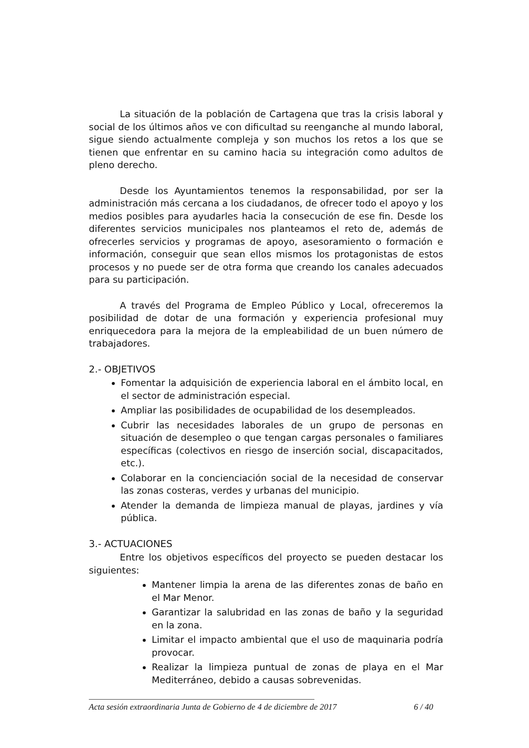La situación de la población de Cartagena que tras la crisis laboral y social de los últimos años ve con dificultad su reenganche al mundo laboral, sigue siendo actualmente compleja y son muchos los retos a los que se tienen que enfrentar en su camino hacia su integración como adultos de pleno derecho.
Desde los Ayuntamientos tenemos la responsabilidad, por ser la administración más cercana a los ciudadanos, de ofrecer todo el apoyo y los medios posibles para ayudarles hacia la consecución de ese fin. Desde los diferentes servicios municipales nos planteamos el reto de, además de ofrecerles servicios y programas de apoyo, asesoramiento o formación e información, conseguir que sean ellos mismos los protagonistas de estos procesos y no puede ser de otra forma que creando los canales adecuados para su participación.
A través del Programa de Empleo Público y Local, ofreceremos la posibilidad de dotar de una formación y experiencia profesional muy enriquecedora para la mejora de la empleabilidad de un buen número de trabajadores.
2.- OBJETIVOS
Fomentar la adquisición de experiencia laboral en el ámbito local, en el sector de administración especial.
Ampliar las posibilidades de ocupabilidad de los desempleados.
Cubrir las necesidades laborales de un grupo de personas en situación de desempleo o que tengan cargas personales o familiares específicas (colectivos en riesgo de inserción social, discapacitados, etc.).
Colaborar en la concienciación social de la necesidad de conservar las zonas costeras, verdes y urbanas del municipio.
Atender la demanda de limpieza manual de playas, jardines y vía pública.
3.- ACTUACIONES
Entre los objetivos específicos del proyecto se pueden destacar los siguientes:
Mantener limpia la arena de las diferentes zonas de baño en el Mar Menor.
Garantizar la salubridad en las zonas de baño y la seguridad en la zona.
Limitar el impacto ambiental que el uso de maquinaria podría provocar.
Realizar la limpieza puntual de zonas de playa en el Mar Mediterráneo, debido a causas sobrevenidas.
Acta sesión extraordinaria Junta de Gobierno de 4 de diciembre de 2017 6 / 40